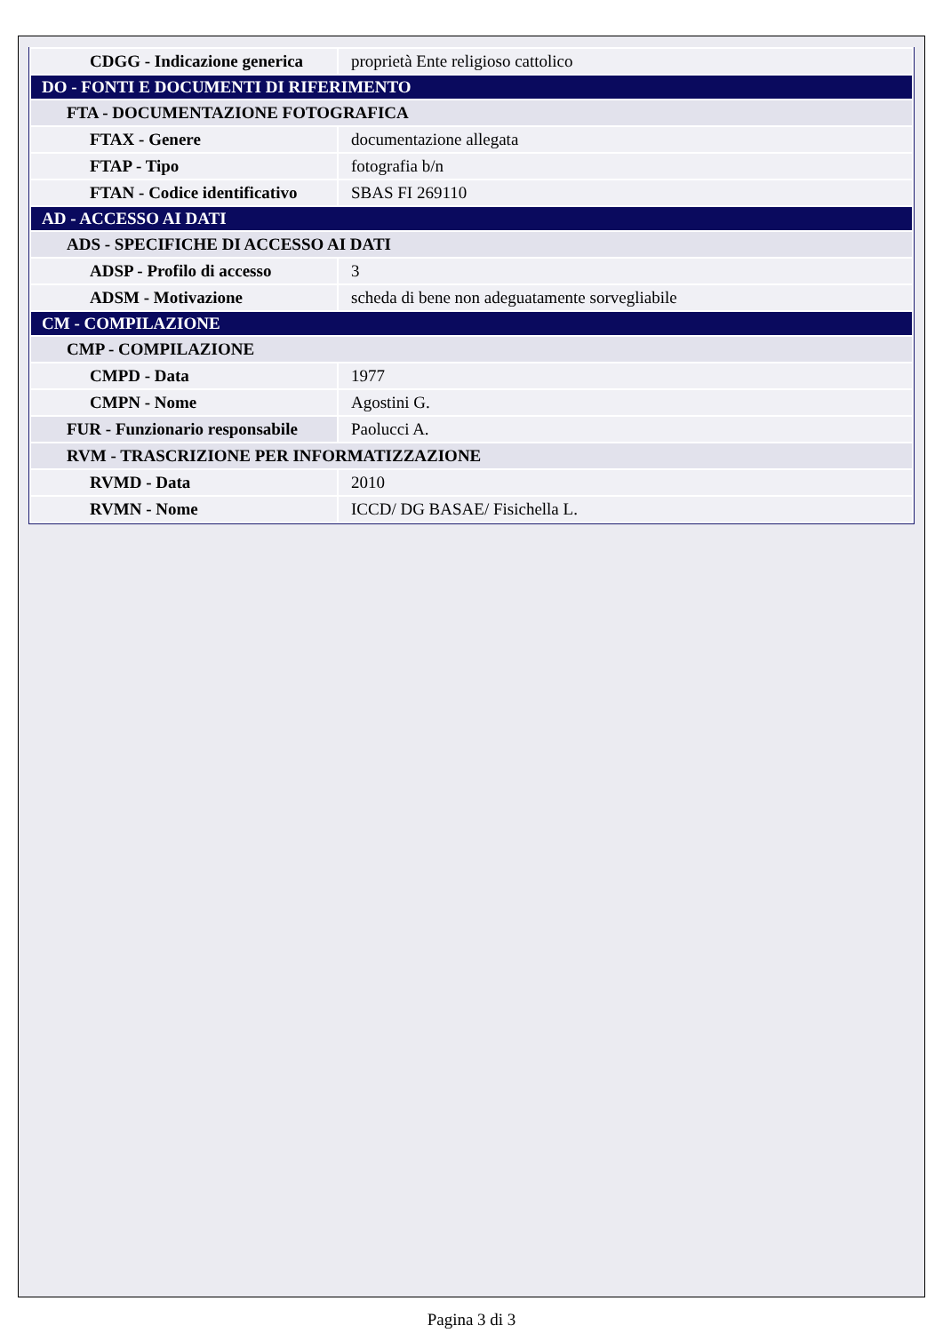| CDGG - Indicazione generica | proprietà Ente religioso cattolico |
| DO - FONTI E DOCUMENTI DI RIFERIMENTO | |
| FTA - DOCUMENTAZIONE FOTOGRAFICA | |
| FTAX - Genere | documentazione allegata |
| FTAP - Tipo | fotografia b/n |
| FTAN - Codice identificativo | SBAS FI 269110 |
| AD - ACCESSO AI DATI | |
| ADS - SPECIFICHE DI ACCESSO AI DATI | |
| ADSP - Profilo di accesso | 3 |
| ADSM - Motivazione | scheda di bene non adeguatamente sorvegliabile |
| CM - COMPILAZIONE | |
| CMP - COMPILAZIONE | |
| CMPD - Data | 1977 |
| CMPN - Nome | Agostini G. |
| FUR - Funzionario responsabile | Paolucci A. |
| RVM - TRASCRIZIONE PER INFORMATIZZAZIONE | |
| RVMD - Data | 2010 |
| RVMN - Nome | ICCD/ DG BASAE/ Fisichella L. |
Pagina 3 di 3